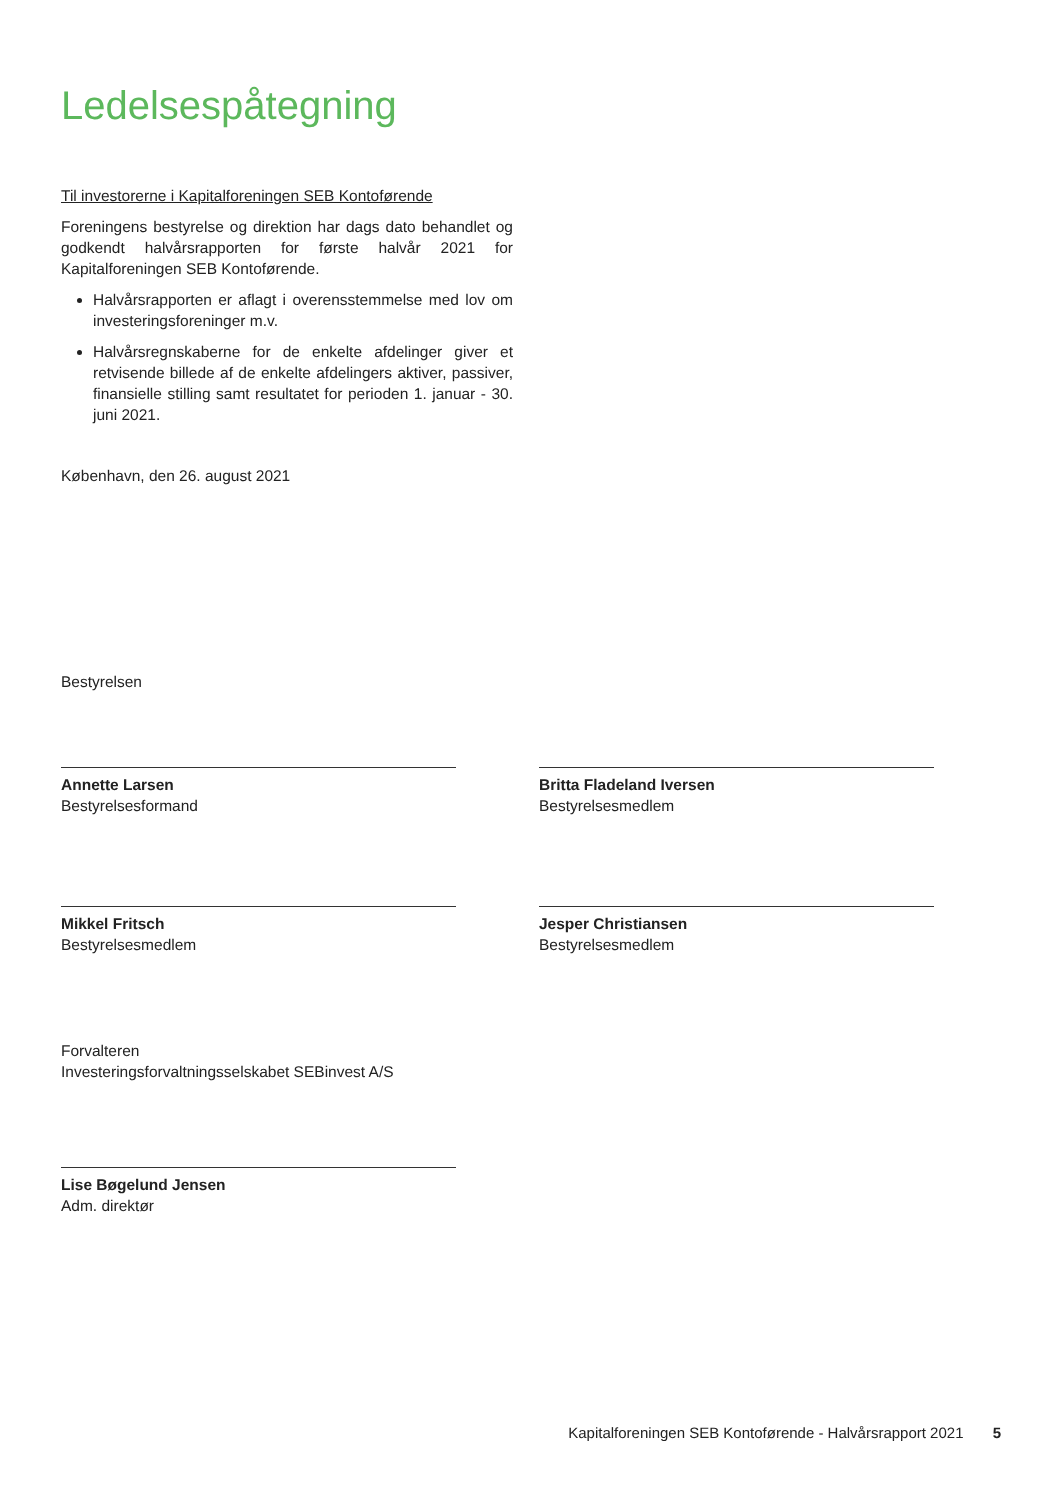Ledelsespåtegning
Til investorerne i Kapitalforeningen SEB Kontoførende
Foreningens bestyrelse og direktion har dags dato behandlet og godkendt halvårsrapporten for første halvår 2021 for Kapitalforeningen SEB Kontoførende.
Halvårsrapporten er aflagt i overensstemmelse med lov om investeringsforeninger m.v.
Halvårsregnskaberne for de enkelte afdelinger giver et retvisende billede af de enkelte afdelingers aktiver, passiver, finansielle stilling samt resultatet for perioden 1. januar - 30. juni 2021.
København, den 26. august 2021
Bestyrelsen
Annette Larsen
Bestyrelsesformand
Britta Fladeland Iversen
Bestyrelsesmedlem
Mikkel Fritsch
Bestyrelsesmedlem
Jesper Christiansen
Bestyrelsesmedlem
Forvalteren
Investeringsforvaltningsselskabet SEBinvest A/S
Lise Bøgelund Jensen
Adm. direktør
Kapitalforeningen SEB Kontoførende - Halvårsrapport 2021 5